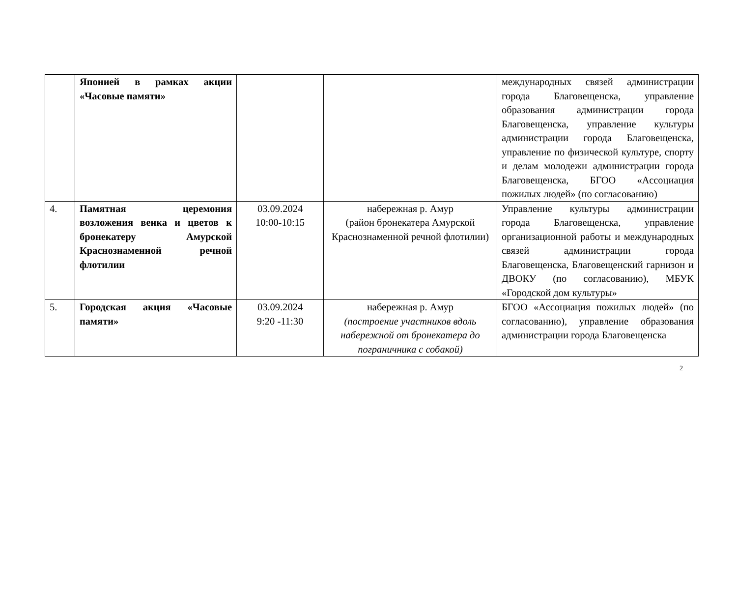| | Японией в рамках акции «Часовые памяти» | | | международных связей администрации города Благовещенска, управление образования администрации города Благовещенска, управление культуры администрации города Благовещенска, управление по физической культуре, спорту и делам молодежи администрации города Благовещенска, БГОО «Ассоциация пожилых людей» (по согласованию) |
| 4. | Памятная церемония возложения венка и цветов к бронекатеру Амурской Краснознаменной речной флотилии | 03.09.2024 10:00-10:15 | набережная р. Амур (район бронекатера Амурской Краснознаменной речной флотилии) | Управление культуры администрации города Благовещенска, управление организационной работы и международных связей администрации города Благовещенска, Благовещенский гарнизон и ДВОКУ (по согласованию), МБУК «Городской дом культуры» |
| 5. | Городская акция «Часовые памяти» | 03.09.2024 9:20 -11:30 | набережная р. Амур (построение участников вдоль набережной от бронекатера до пограничника с собакой) | БГОО «Ассоциация пожилых людей» (по согласованию), управление образования администрации города Благовещенска |
2